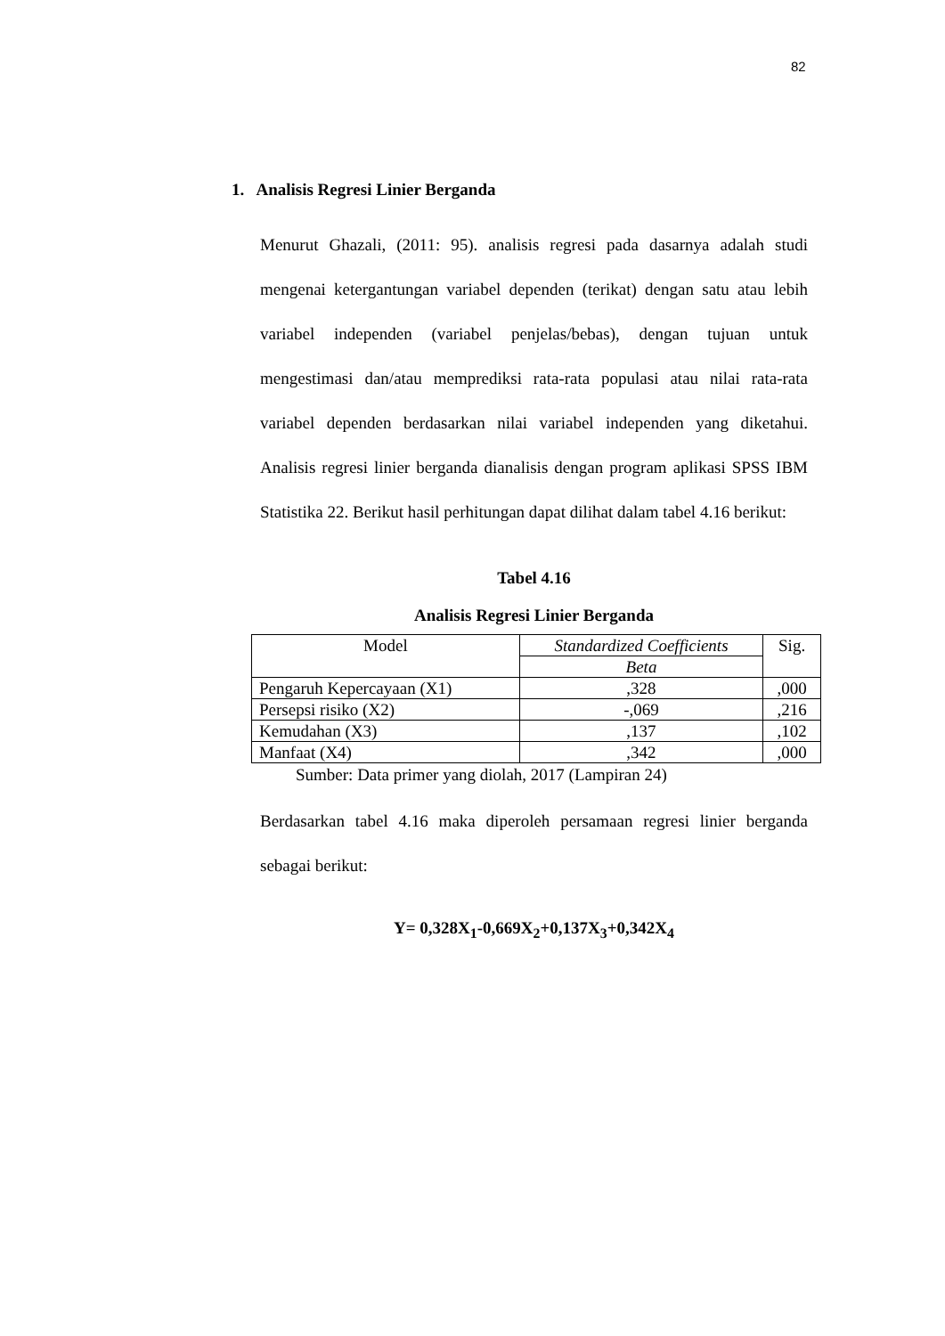82
1. Analisis Regresi Linier Berganda
Menurut Ghazali, (2011: 95). analisis regresi pada dasarnya adalah studi mengenai ketergantungan variabel dependen (terikat) dengan satu atau lebih variabel independen (variabel penjelas/bebas), dengan tujuan untuk mengestimasi dan/atau memprediksi rata-rata populasi atau nilai rata-rata variabel dependen berdasarkan nilai variabel independen yang diketahui. Analisis regresi linier berganda dianalisis dengan program aplikasi SPSS IBM Statistika 22. Berikut hasil perhitungan dapat dilihat dalam tabel 4.16 berikut:
Tabel 4.16
Analisis Regresi Linier Berganda
| Model | Standardized Coefficients | Sig. |
| --- | --- | --- |
| | Beta | |
| Pengaruh Kepercayaan (X1) | ,328 | ,000 |
| Persepsi risiko (X2) | -,069 | ,216 |
| Kemudahan (X3) | ,137 | ,102 |
| Manfaat (X4) | ,342 | ,000 |
Sumber: Data primer yang diolah, 2017 (Lampiran 24)
Berdasarkan tabel 4.16 maka diperoleh persamaan regresi linier berganda sebagai berikut:
Y= 0,328X<sub>1</sub>-0,669X<sub>2</sub>+0,137X<sub>3</sub>+0,342X<sub>4</sub>